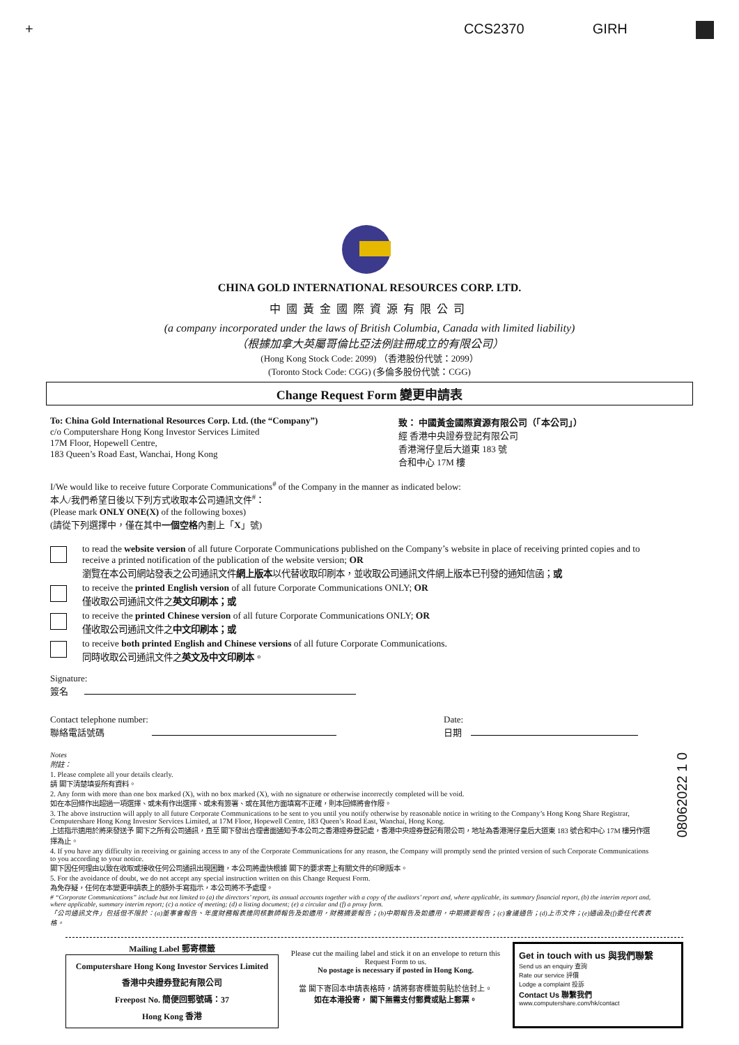+ CCS2370 GIRH
CHINA GOLD INTERNATIONAL RESOURCES CORP. LTD.
中國黃金國際資源有限公司
(a company incorporated under the laws of British Columbia, Canada with limited liability)
（根據加拿大英屬哥倫比亞法例註冊成立的有限公司）
(Hong Kong Stock Code: 2099) （香港股份代號：2099）
(Toronto Stock Code: CGG) (多倫多股份代號：CGG)
Change Request Form 變更申請表
To: China Gold International Resources Corp. Ltd. (the “Company”)
c/o Computershare Hong Kong Investor Services Limited
17M Floor, Hopewell Centre,
183 Queen’s Road East, Wanchai, Hong Kong
致： 中國黃金國際資源有限公司（「本公司」）
經 香港中央證券登記有限公司
香港灣仔皇后大道東 183 號
合和中心 17M 樓
I/We would like to receive future Corporate Communications<sup>#</sup> of the Company in the manner as indicated below:
本人/我們希望日後以下列方式收取本公司通訊文件<sup>#</sup>：
(Please mark ONLY ONE(X) of the following boxes)
(請從下列選擇中，僅在其中一個空格內劃上「X」號)
to read the website version of all future Corporate Communications published on the Company’s website in place of receiving printed copies and to receive a printed notification of the publication of the website version; OR
瀏覽在本公司網站發表之公司通訊文件網上版本以代替收取印刷本，並收取公司通訊文件網上版本已刊發的通知信函；或
to receive the printed English version of all future Corporate Communications ONLY; OR
僅收取公司通訊文件之英文印刷本；或
to receive the printed Chinese version of all future Corporate Communications ONLY; OR
僅收取公司通訊文件之中文印刷本；或
to receive both printed English and Chinese versions of all future Corporate Communications.
同時收取公司通訊文件之英文及中文印刷本。
Signature:
簽名
Contact telephone number:
聯絡電話號碼
Date:
日期
Notes
附註：
1. Please complete all your details clearly.
請 閣下清楚填妥所有資料。
2. Any form with more than one box marked (X), with no box marked (X), with no signature or otherwise incorrectly completed will be void.
如在本回條作出超過一項選擇、或未有作出選擇、或未有簽署、或在其他方面填寫不正確，則本回條將會作廢。
3. The above instruction will apply to all future Corporate Communications to be sent to you until you notify otherwise by reasonable notice in writing to the Company’s Hong Kong Share Registrar, Computershare Hong Kong Investor Services Limited, at 17M Floor, Hopewell Centre, 183 Queen’s Road East, Wanchai, Hong Kong.
上述指示適用於將來發送予 閣下之所有公司通訊，直至 閣下發出合理書面通知予本公司之香港證券登記處，香港中央證券登記有限公司，地址為香港灣仔皇后大道東 183 號合和中心 17M 樓另作選擇為止。
4. If you have any difficulty in receiving or gaining access to any of the Corporate Communications for any reason, the Company will promptly send the printed version of such Corporate Communications to you according to your notice.
閣下因任何理由以致在收取或接收任何公司通訊出現困難，本公司將盡快根據 閣下的要求寄上有關文件的印刷版本。
5. For the avoidance of doubt, we do not accept any special instruction written on this Change Request Form.
為免存疑，任何在本變更申請表上的額外手寫指示，本公司將不予處理。
# “Corporate Communications” include but not limited to (a) the directors’ report, its annual accounts together with a copy of the auditors’ report and, where applicable, its summary financial report, (b) the interim report and, where applicable, summary interim report; (c) a notice of meeting; (d) a listing document; (e) a circular and (f) a proxy form.
「公司通訊文件」包括但不限於：(a)董事會報告、年度財務報表連同核數師報告及如適用，財務摘要報告；(b)中期報告及如適用，中期摘要報告；(c)會議通告；(d)上市文件；(e)通函及(f)委任代表表格。
Mailing Label 郵寄標籤
Computershare Hong Kong Investor Services Limited
香港中央證券登記有限公司
Freepost No. 簡便回郵號碼：37
Hong Kong 香港
Please cut the mailing label and stick it on an envelope to return this Request Form to us.
No postage is necessary if posted in Hong Kong.
當 閣下寄回本申請表格時，請將郵寄標籤剪貼於信封上。
如在本港投寄， 閣下無需支付郵費或貼上郵票。
Get in touch with us 與我們聯繫
Send us an enquiry 查詢
Rate our service 評價
Lodge a complaint 投訴
Contact Us 聯繫我們
www.computershare.com/hk/contact
08062022 1 0